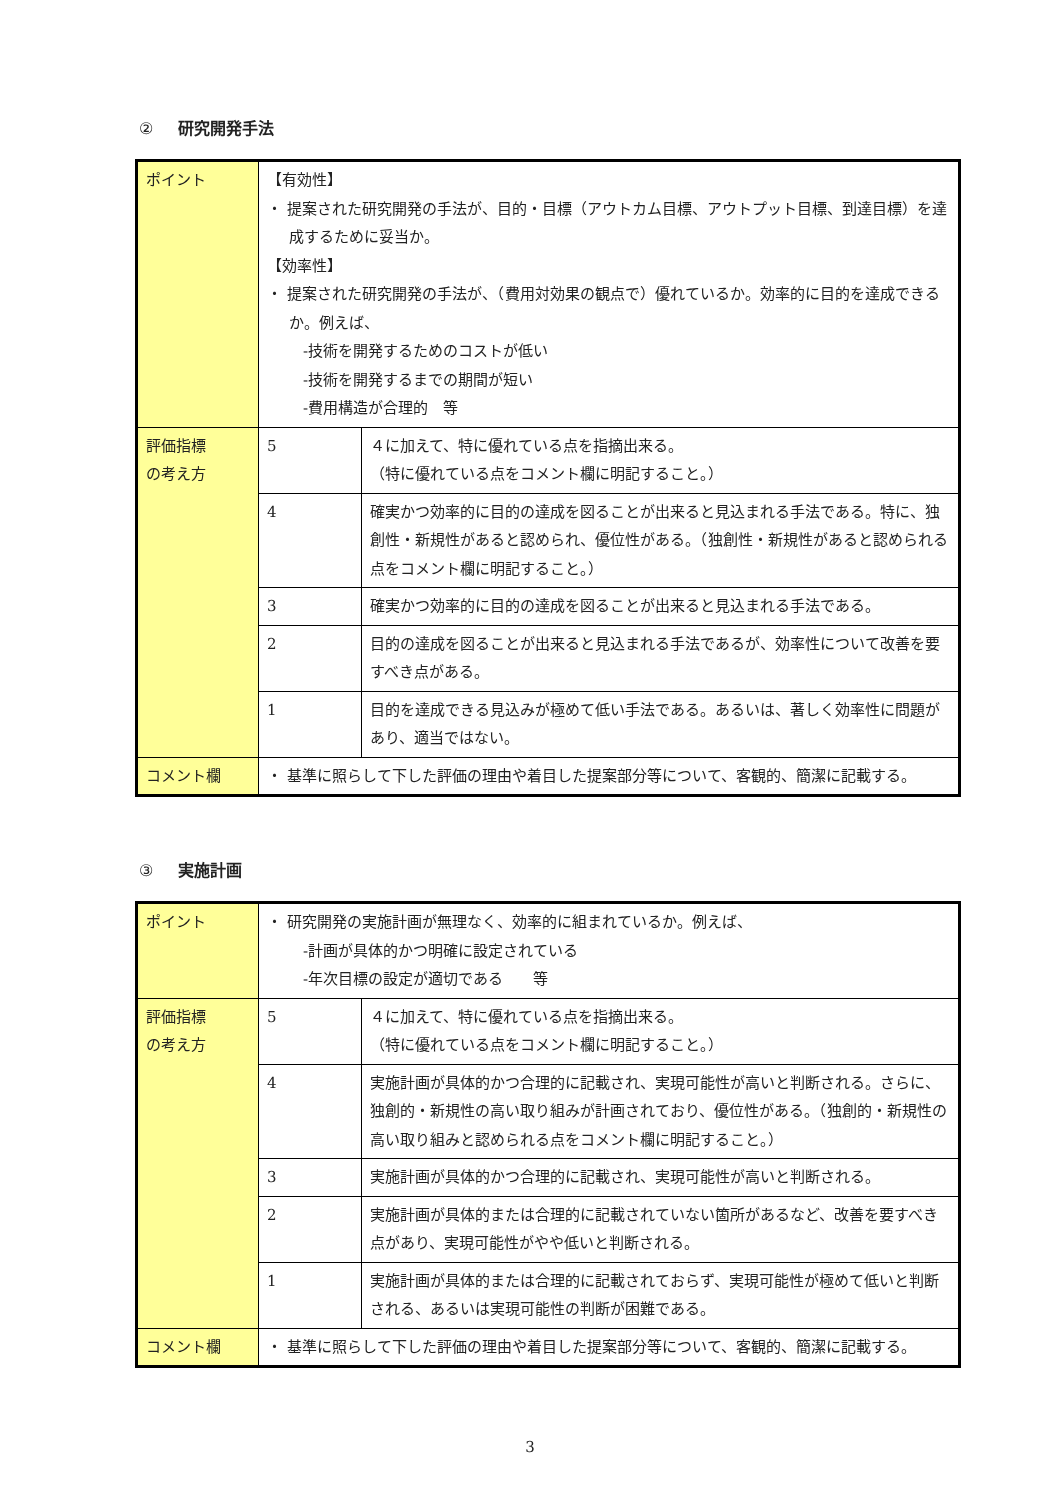② 研究開発手法
| ポイント | 【有効性】 ・ 提案された研究開発の手法が、目的・目標（アウトカム目標、アウトプット目標、到達目標）を達成するために妥当か。 【効率性】 ・ 提案された研究開発の手法が、（費用対効果の観点で）優れているか。効率的に目的を達成できるか。例えば、 -技術を開発するためのコストが低い -技術を開発するまでの期間が短い -費用構造が合理的 等 | |
| 評価指標 の考え方 | 5 | ４に加えて、特に優れている点を指摘出来る。 （特に優れている点をコメント欄に明記すること。） |
| | 4 | 確実かつ効率的に目的の達成を図ることが出来ると見込まれる手法である。特に、独創性・新規性があると認められ、優位性がある。（独創性・新規性があると認められる点をコメント欄に明記すること。） |
| | 3 | 確実かつ効率的に目的の達成を図ることが出来ると見込まれる手法である。 |
| | 2 | 目的の達成を図ることが出来ると見込まれる手法であるが、効率性について改善を要すべき点がある。 |
| | 1 | 目的を達成できる見込みが極めて低い手法である。あるいは、著しく効率性に問題があり、適当ではない。 |
| コメント欄 | ・ 基準に照らして下した評価の理由や着目した提案部分等について、客観的、簡潔に記載する。 | |
③ 実施計画
| ポイント | ・ 研究開発の実施計画が無理なく、効率的に組まれているか。例えば、 -計画が具体的かつ明確に設定されている -年次目標の設定が適切である 等 | |
| 評価指標 の考え方 | 5 | ４に加えて、特に優れている点を指摘出来る。 （特に優れている点をコメント欄に明記すること。） |
| | 4 | 実施計画が具体的かつ合理的に記載され、実現可能性が高いと判断される。さらに、独創的・新規性の高い取り組みが計画されており、優位性がある。（独創的・新規性の高い取り組みと認められる点をコメント欄に明記すること。） |
| | 3 | 実施計画が具体的かつ合理的に記載され、実現可能性が高いと判断される。 |
| | 2 | 実施計画が具体的または合理的に記載されていない箇所があるなど、改善を要すべき点があり、実現可能性がやや低いと判断される。 |
| | 1 | 実施計画が具体的または合理的に記載されておらず、実現可能性が極めて低いと判断される、あるいは実現可能性の判断が困難である。 |
| コメント欄 | ・ 基準に照らして下した評価の理由や着目した提案部分等について、客観的、簡潔に記載する。 | |
3